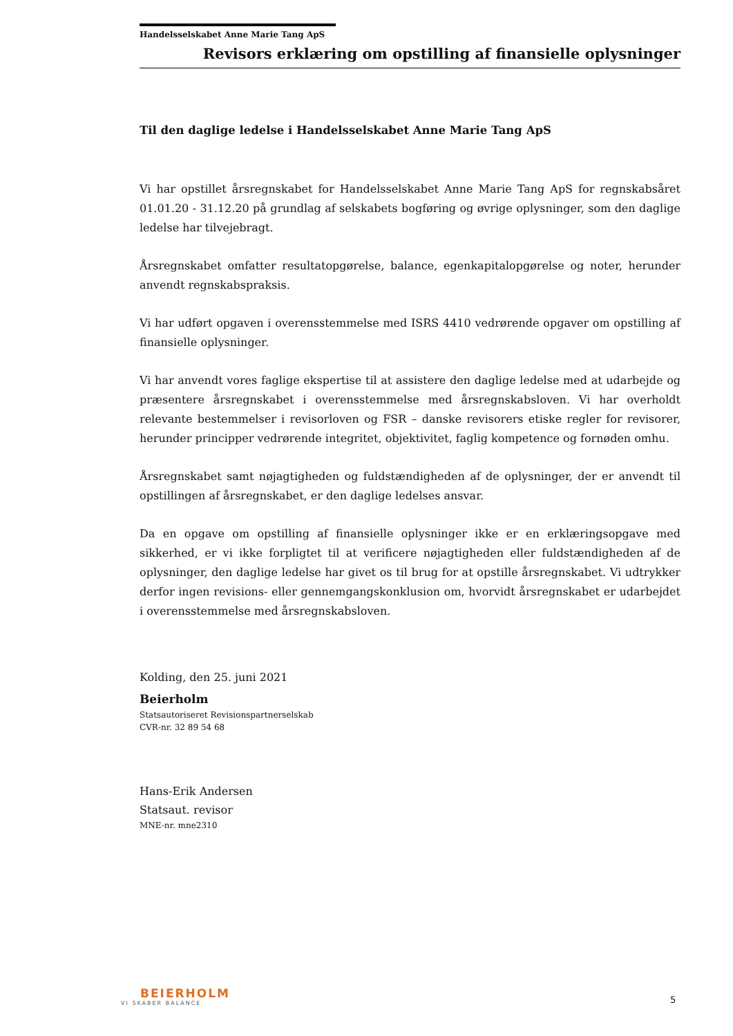Handelsselskabet Anne Marie Tang ApS
Revisors erklæring om opstilling af finansielle oplysninger
Til den daglige ledelse i Handelsselskabet Anne Marie Tang ApS
Vi har opstillet årsregnskabet for Handelsselskabet Anne Marie Tang ApS for regnskabsåret 01.01.20 - 31.12.20 på grundlag af selskabets bogføring og øvrige oplysninger, som den daglige ledelse har tilvejebragt.
Årsregnskabet omfatter resultatopgørelse, balance, egenkapitalopgørelse og noter, herunder anvendt regnskabspraksis.
Vi har udført opgaven i overensstemmelse med ISRS 4410 vedrørende opgaver om opstilling af finansielle oplysninger.
Vi har anvendt vores faglige ekspertise til at assistere den daglige ledelse med at udarbejde og præsentere årsregnskabet i overensstemmelse med årsregnskabsloven. Vi har overholdt relevante bestemmelser i revisorloven og FSR – danske revisorers etiske regler for revisorer, herunder principper vedrørende integritet, objektivitet, faglig kompetence og fornøden omhu.
Årsregnskabet samt nøjagtigheden og fuldstændigheden af de oplysninger, der er anvendt til opstillingen af årsregnskabet, er den daglige ledelses ansvar.
Da en opgave om opstilling af finansielle oplysninger ikke er en erklæringsopgave med sikkerhed, er vi ikke forpligtet til at verificere nøjagtigheden eller fuldstændigheden af de oplysninger, den daglige ledelse har givet os til brug for at opstille årsregnskabet. Vi udtrykker derfor ingen revisions- eller gennemgangskonklusion om, hvorvidt årsregnskabet er udarbejdet i overensstemmelse med årsregnskabsloven.
Kolding, den 25. juni 2021
Beierholm
Statsautoriseret Revisionspartnerselskab
CVR-nr. 32 89 54 68
Hans-Erik Andersen
Statsaut. revisor
MNE-nr. mne2310
BEIERHOLM
VI SKABER BALANCE
5